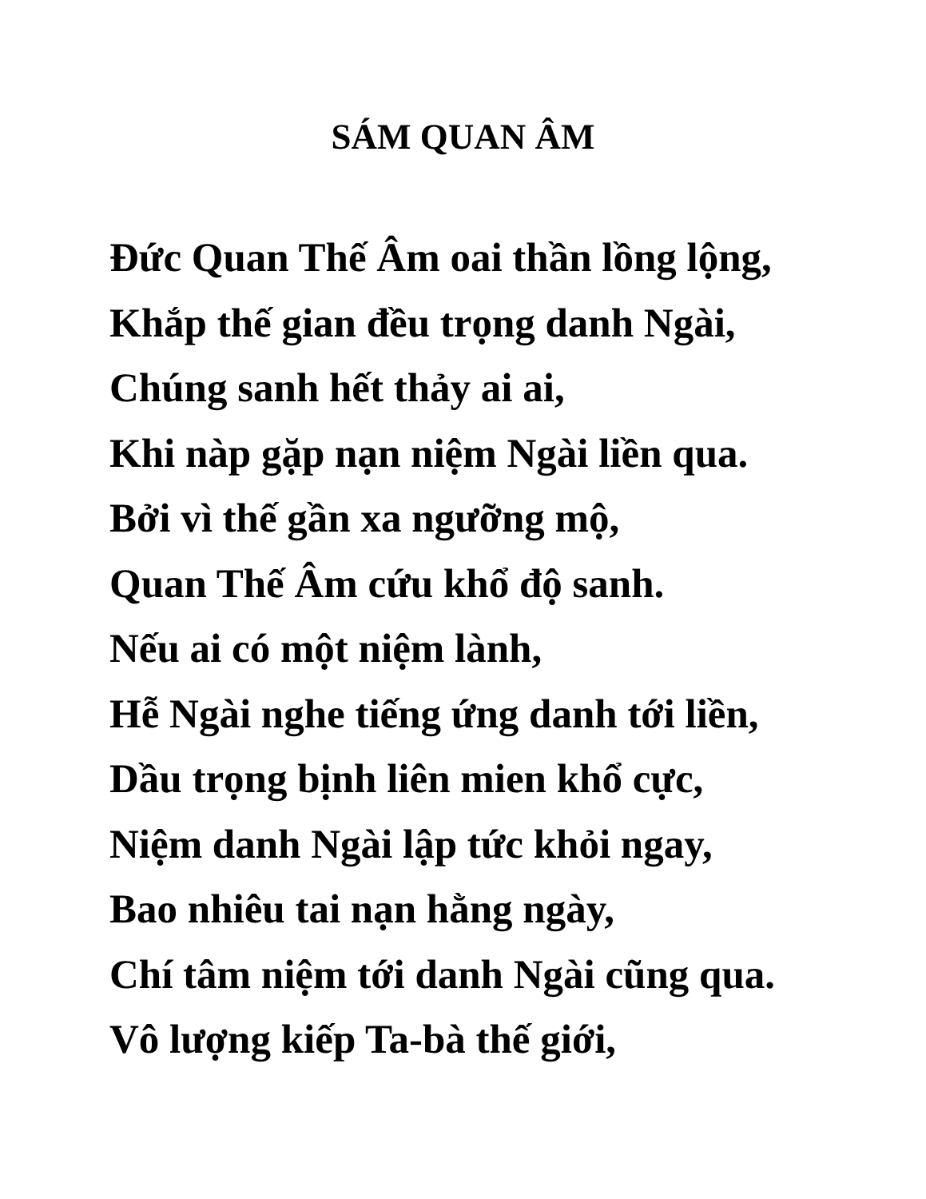SÁM QUAN ÂM
Đức Quan Thế Âm oai thần lồng lộng,
Khắp thế gian đều trọng danh Ngài,
Chúng sanh hết thảy ai ai,
Khi nàp gặp nạn niệm Ngài liền qua.
Bởi vì thế gần xa ngưỡng mộ,
Quan Thế Âm cứu khổ độ sanh.
Nếu ai có một niệm lành,
Hễ Ngài nghe tiếng ứng danh tới liền,
Dầu trọng bịnh liên mien khổ cực,
Niệm danh Ngài lập tức khỏi ngay,
Bao nhiêu tai nạn hằng ngày,
Chí tâm niệm tới danh Ngài cũng qua.
Vô lượng kiếp Ta-bà thế giới,